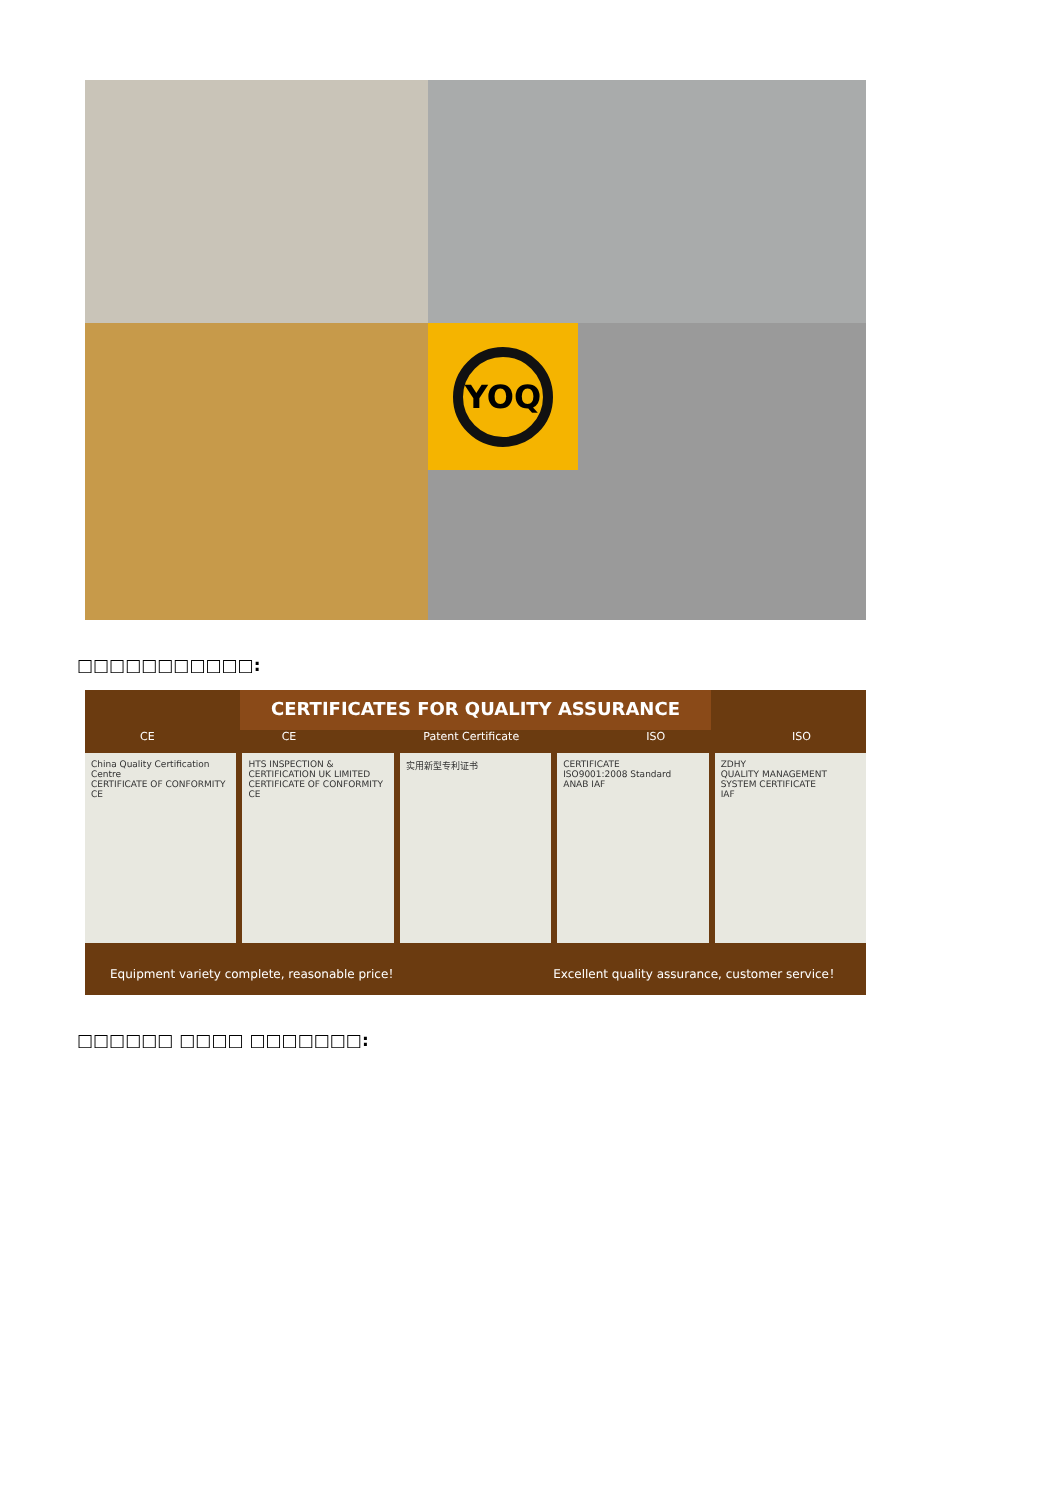YOQ
□□□□□□□□□□□:
CERTIFICATES FOR QUALITY ASSURANCE
CE CE Patent Certificate ISO ISO
China Quality Certification Centre
CERTIFICATE OF CONFORMITY
CE
HTS INSPECTION & CERTIFICATION UK LIMITED
CERTIFICATE OF CONFORMITY
CE
实用新型专利证书 CERTIFICATE
ISO9001:2008 Standard
ANAB IAF
ZDHY
QUALITY MANAGEMENT SYSTEM CERTIFICATE
IAF
Equipment variety complete, reasonable price！ Excellent quality assurance, customer service！
□□□□□□ □□□□ □□□□□□□: